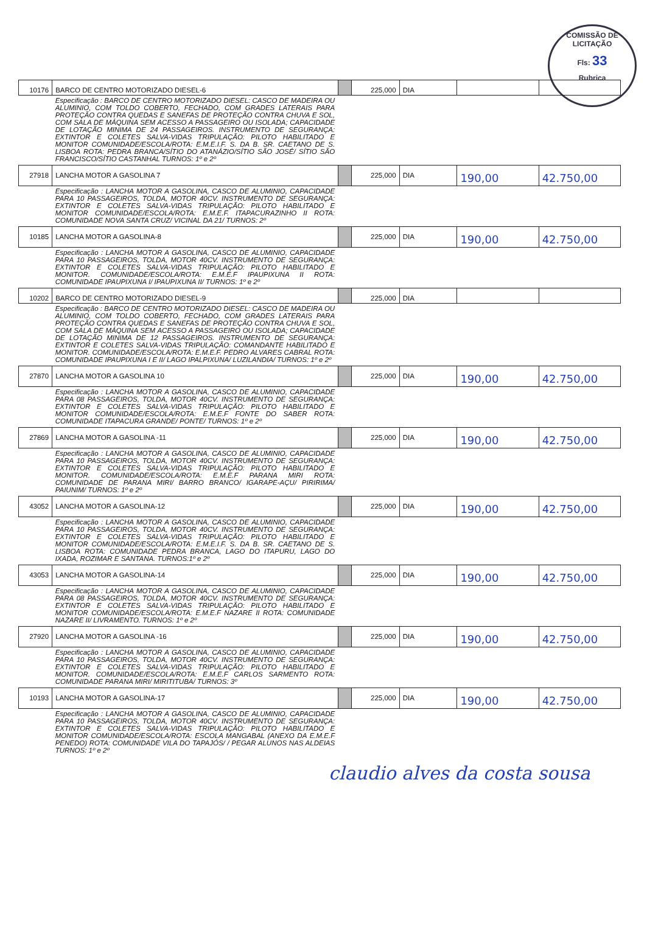COMISSÃO DE LICITAÇÃO
Fls: 33
Rubrica
| 10176 | BARCO DE CENTRO MOTORIZADO DIESEL-6 | | 225,000 | DIA | | |
| | Especificação : BARCO DE CENTRO MOTORIZADO DIESEL: CASCO DE MADEIRA OU ALUMINIO, COM TOLDO COBERTO, FECHADO, COM GRADES LATERAIS PARA PROTEÇÃO CONTRA QUEDAS E SANEFAS DE PROTEÇÃO CONTRA CHUVA E SOL, COM SALA DE MÁQUINA SEM ACESSO A PASSAGEIRO OU ISOLADA; CAPACIDADE DE LOTAÇÃO MINIMA DE 24 PASSAGEIROS. INSTRUMENTO DE SEGURANÇA: EXTINTOR E COLETES SALVA-VIDAS TRIPULAÇÃO: PILOTO HABILITADO E MONITOR COMUNIDADE/ESCOLA/ROTA: E.M.E.I.F. S. DA B. SR. CAETANO DE S. LISBOA ROTA: PEDRA BRANCA/SÍTIO DO ATANÁZIO/SÍTIO SÃO JOSÉ/ SÍTIO SÃO FRANCISCO/SÍTIO CASTANHAL TURNOS: 1º e 2º | | | | | |
| 27918 | LANCHA MOTOR A GASOLINA 7 | | 225,000 | DIA | 190,00 | 42.750,00 |
| | Especificação : LANCHA MOTOR A GASOLINA, CASCO DE ALUMINIO, CAPACIDADE PARA 10 PASSAGEIROS, TOLDA, MOTOR 40CV. INSTRUMENTO DE SEGURANÇA: EXTINTOR E COLETES SALVA-VIDAS TRIPULAÇÃO: PILOTO HABILITADO E MONITOR COMUNIDADE/ESCOLA/ROTA: E.M.E.F. ITAPACURAZINHO II ROTA: COMUNIDADE NOVA SANTA CRUZ/ VICINAL DA 21/ TURNOS: 2º | | | | | |
| 10185 | LANCHA MOTOR A GASOLINA-8 | | 225,000 | DIA | 190,00 | 42.750,00 |
| | Especificação : LANCHA MOTOR A GASOLINA, CASCO DE ALUMINIO, CAPACIDADE PARA 10 PASSAGEIROS, TOLDA, MOTOR 40CV. INSTRUMENTO DE SEGURANÇA: EXTINTOR E COLETES SALVA-VIDAS TRIPULAÇÃO: PILOTO HABILITADO E MONITOR. COMUNIDADE/ESCOLA/ROTA: E.M.E.F IPAUPIXUNA II ROTA: COMUNIDADE IPAUPIXUNA I/ IPAUPIXUNA II/ TURNOS: 1º e 2º | | | | | |
| 10202 | BARCO DE CENTRO MOTORIZADO DIESEL-9 | | 225,000 | DIA | | |
| | Especificação : BARCO DE CENTRO MOTORIZADO DIESEL: CASCO DE MADEIRA OU ALUMINIO, COM TOLDO COBERTO, FECHADO, COM GRADES LATERAIS PARA PROTEÇÃO CONTRA QUEDAS E SANEFAS DE PROTEÇÃO CONTRA CHUVA E SOL, COM SALA DE MÁQUINA SEM ACESSO A PASSAGEIRO OU ISOLADA; CAPACIDADE DE LOTAÇÃO MINIMA DE 12 PASSAGEIROS. INSTRUMENTO DE SEGURANÇA: EXTINTOR E COLETES SALVA-VIDAS TRIPULAÇÃO: COMANDANTE HABILITADO E MONITOR. COMUNIDADE/ESCOLA/ROTA: E.M.E.F. PEDRO ALVARES CABRAL ROTA: COMUNIDADE IPAUPIXUNA I E II/ LAGO IPALPIXUNA/ LUZILANDIA/ TURNOS: 1º e 2º | | | | | |
| 27870 | LANCHA MOTOR A GASOLINA 10 | | 225,000 | DIA | 190,00 | 42.750,00 |
| | Especificação : LANCHA MOTOR A GASOLINA, CASCO DE ALUMINIO, CAPACIDADE PARA 08 PASSAGEIROS, TOLDA, MOTOR 40CV. INSTRUMENTO DE SEGURANÇA: EXTINTOR E COLETES SALVA-VIDAS TRIPULAÇÃO: PILOTO HABILITADO E MONITOR COMUNIDADE/ESCOLA/ROTA: E.M.E.F FONTE DO SABER ROTA: COMUNIDADE ITAPACURA GRANDE/ PONTE/ TURNOS: 1º e 2º | | | | | |
| 27869 | LANCHA MOTOR A GASOLINA -11 | | 225,000 | DIA | 190,00 | 42.750,00 |
| | Especificação : LANCHA MOTOR A GASOLINA, CASCO DE ALUMINIO, CAPACIDADE PARA 10 PASSAGEIROS, TOLDA, MOTOR 40CV. INSTRUMENTO DE SEGURANÇA: EXTINTOR E COLETES SALVA-VIDAS TRIPULAÇÃO: PILOTO HABILITADO E MONITOR. COMUNIDADE/ESCOLA/ROTA: E.M.E.F PARANA MIRI ROTA: COMUNIDADE DE PARANA MIRI/ BARRO BRANCO/ IGARAPE-AÇU/ PIRIRIMA/ PAIUNIM/ TURNOS: 1º e 2º | | | | | |
| 43052 | LANCHA MOTOR A GASOLINA-12 | | 225,000 | DIA | 190,00 | 42.750,00 |
| | Especificação : LANCHA MOTOR A GASOLINA, CASCO DE ALUMINIO, CAPACIDADE PARA 10 PASSAGEIROS, TOLDA, MOTOR 40CV. INSTRUMENTO DE SEGURANÇA: EXTINTOR E COLETES SALVA-VIDAS TRIPULAÇÃO: PILOTO HABILITADO E MONITOR COMUNIDADE/ESCOLA/ROTA: E.M.E.I.F. S. DA B. SR. CAETANO DE S. LISBOA ROTA: COMUNIDADE PEDRA BRANCA, LAGO DO ITAPURU, LAGO DO IXADA, ROZIMAR E SANTANA. TURNOS:1º e 2º | | | | | |
| 43053 | LANCHA MOTOR A GASOLINA-14 | | 225,000 | DIA | 190,00 | 42.750,00 |
| | Especificação : LANCHA MOTOR A GASOLINA, CASCO DE ALUMINIO, CAPACIDADE PARA 08 PASSAGEIROS, TOLDA, MOTOR 40CV. INSTRUMENTO DE SEGURANÇA: EXTINTOR E COLETES SALVA-VIDAS TRIPULAÇÃO: PILOTO HABILITADO E MONITOR COMUNIDADE/ESCOLA/ROTA: E.M.E.F NAZARE II ROTA: COMUNIDADE NAZARE II/ LIVRAMENTO. TURNOS: 1º e 2º | | | | | |
| 27920 | LANCHA MOTOR A GASOLINA -16 | | 225,000 | DIA | 190,00 | 42.750,00 |
| | Especificação : LANCHA MOTOR A GASOLINA, CASCO DE ALUMINIO, CAPACIDADE PARA 10 PASSAGEIROS, TOLDA, MOTOR 40CV. INSTRUMENTO DE SEGURANÇA: EXTINTOR E COLETES SALVA-VIDAS TRIPULAÇÃO: PILOTO HABILITADO E MONITOR. COMUNIDADE/ESCOLA/ROTA: E.M.E.F CARLOS SARMENTO ROTA: COMUNIDADE PARANA MIRI/ MIRITITUBA/ TURNOS: 3º | | | | | |
| 10193 | LANCHA MOTOR A GASOLINA-17 | | 225,000 | DIA | 190,00 | 42.750,00 |
| | Especificação : LANCHA MOTOR A GASOLINA, CASCO DE ALUMINIO, CAPACIDADE PARA 10 PASSAGEIROS, TOLDA, MOTOR 40CV. INSTRUMENTO DE SEGURANÇA: EXTINTOR E COLETES SALVA-VIDAS TRIPULAÇÃO: PILOTO HABILITADO E MONITOR COMUNIDADE/ESCOLA/ROTA: ESCOLA MANGABAL (ANEXO DA E.M.E.F PENEDO) ROTA: COMUNIDADE VILA DO TAPAJÓS/ / PEGAR ALUNOS NAS ALDEIAS TURNOS: 1º e 2º | | | | | |
claudio alves da costa sousa